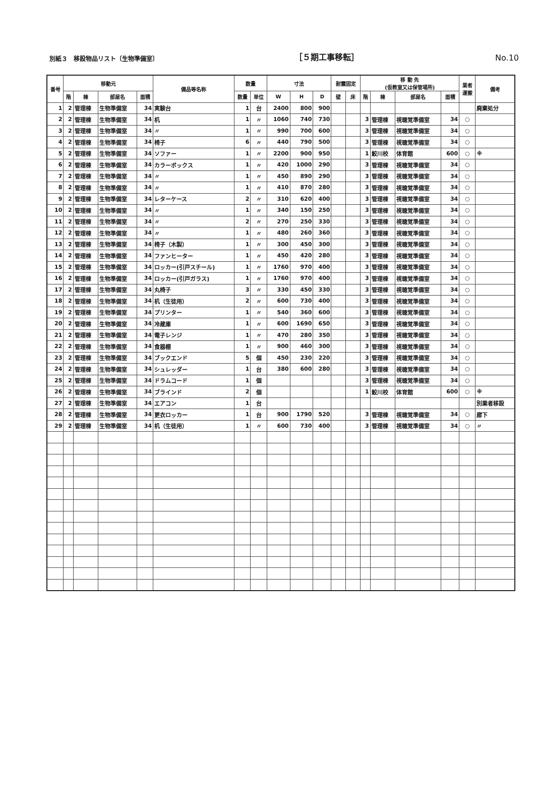別紙３　移設物品リスト〔生物準備室〕 ［５期工事移転］ No.10
| 番号 | 移動元 | | | | 備品等名称 | 数量 | | 寸法 | | | 耐震固定 | | 移 動 先 (仮教室又は保管場所) | | | | 業者 運搬 | 備考 |
| --- | --- | --- | --- | --- | --- | --- | --- | --- | --- | --- | --- | --- | --- | --- | --- | --- | --- | --- |
| | 階 | 棟 | 部屋名 | 面積 | | 数量 | 単位 | W | H | D | 壁 | 床 | 階 | 棟 | 部屋名 | 面積 | | |
| 1 | 2 | 管理棟 | 生物準備室 | 34 | 実験台 | 1 | 台 | 2400 | 800 | 900 | | | | | | | | 廃棄処分 |
| 2 | 2 | 管理棟 | 生物準備室 | 34 | 机 | 1 | 〃 | 1060 | 740 | 730 | | | 3 | 管理棟 | 視聴覚準備室 | 34 | ○ | |
| 3 | 2 | 管理棟 | 生物準備室 | 34 | 〃 | 1 | 〃 | 990 | 700 | 600 | | | 3 | 管理棟 | 視聴覚準備室 | 34 | ○ | |
| 4 | 2 | 管理棟 | 生物準備室 | 34 | 椅子 | 6 | 〃 | 440 | 790 | 500 | | | 3 | 管理棟 | 視聴覚準備室 | 34 | ○ | |
| 5 | 2 | 管理棟 | 生物準備室 | 34 | ソファー | 1 | 〃 | 2200 | 900 | 950 | | | 1 | 鮫川校 | 体育館 | 600 | ○ | ※ |
| 6 | 2 | 管理棟 | 生物準備室 | 34 | カラーボックス | 1 | 〃 | 420 | 1000 | 290 | | | 3 | 管理棟 | 視聴覚準備室 | 34 | ○ | |
| 7 | 2 | 管理棟 | 生物準備室 | 34 | 〃 | 1 | 〃 | 450 | 890 | 290 | | | 3 | 管理棟 | 視聴覚準備室 | 34 | ○ | |
| 8 | 2 | 管理棟 | 生物準備室 | 34 | 〃 | 1 | 〃 | 410 | 870 | 280 | | | 3 | 管理棟 | 視聴覚準備室 | 34 | ○ | |
| 9 | 2 | 管理棟 | 生物準備室 | 34 | レターケース | 2 | 〃 | 310 | 620 | 400 | | | 3 | 管理棟 | 視聴覚準備室 | 34 | ○ | |
| 10 | 2 | 管理棟 | 生物準備室 | 34 | 〃 | 1 | 〃 | 340 | 150 | 250 | | | 3 | 管理棟 | 視聴覚準備室 | 34 | ○ | |
| 11 | 2 | 管理棟 | 生物準備室 | 34 | 〃 | 2 | 〃 | 270 | 250 | 330 | | | 3 | 管理棟 | 視聴覚準備室 | 34 | ○ | |
| 12 | 2 | 管理棟 | 生物準備室 | 34 | 〃 | 1 | 〃 | 480 | 260 | 360 | | | 3 | 管理棟 | 視聴覚準備室 | 34 | ○ | |
| 13 | 2 | 管理棟 | 生物準備室 | 34 | 椅子（木製） | 1 | 〃 | 300 | 450 | 300 | | | 3 | 管理棟 | 視聴覚準備室 | 34 | ○ | |
| 14 | 2 | 管理棟 | 生物準備室 | 34 | ファンヒーター | 1 | 〃 | 450 | 420 | 280 | | | 3 | 管理棟 | 視聴覚準備室 | 34 | ○ | |
| 15 | 2 | 管理棟 | 生物準備室 | 34 | ロッカー(引戸スチール) | 1 | 〃 | 1760 | 970 | 400 | | | 3 | 管理棟 | 視聴覚準備室 | 34 | ○ | |
| 16 | 2 | 管理棟 | 生物準備室 | 34 | ロッカー(引戸ガラス) | 1 | 〃 | 1760 | 970 | 400 | | | 3 | 管理棟 | 視聴覚準備室 | 34 | ○ | |
| 17 | 2 | 管理棟 | 生物準備室 | 34 | 丸椅子 | 3 | 〃 | 330 | 450 | 330 | | | 3 | 管理棟 | 視聴覚準備室 | 34 | ○ | |
| 18 | 2 | 管理棟 | 生物準備室 | 34 | 机（生徒用） | 2 | 〃 | 600 | 730 | 400 | | | 3 | 管理棟 | 視聴覚準備室 | 34 | ○ | |
| 19 | 2 | 管理棟 | 生物準備室 | 34 | プリンター | 1 | 〃 | 540 | 360 | 600 | | | 3 | 管理棟 | 視聴覚準備室 | 34 | ○ | |
| 20 | 2 | 管理棟 | 生物準備室 | 34 | 冷蔵庫 | 1 | 〃 | 600 | 1690 | 650 | | | 3 | 管理棟 | 視聴覚準備室 | 34 | ○ | |
| 21 | 2 | 管理棟 | 生物準備室 | 34 | 電子レンジ | 1 | 〃 | 470 | 280 | 350 | | | 3 | 管理棟 | 視聴覚準備室 | 34 | ○ | |
| 22 | 2 | 管理棟 | 生物準備室 | 34 | 食器棚 | 1 | 〃 | 900 | 460 | 300 | | | 3 | 管理棟 | 視聴覚準備室 | 34 | ○ | |
| 23 | 2 | 管理棟 | 生物準備室 | 34 | ブックエンド | 5 | 個 | 450 | 230 | 220 | | | 3 | 管理棟 | 視聴覚準備室 | 34 | ○ | |
| 24 | 2 | 管理棟 | 生物準備室 | 34 | シュレッダー | 1 | 台 | 380 | 600 | 280 | | | 3 | 管理棟 | 視聴覚準備室 | 34 | ○ | |
| 25 | 2 | 管理棟 | 生物準備室 | 34 | ドラムコード | 1 | 個 | | | | | | 3 | 管理棟 | 視聴覚準備室 | 34 | ○ | |
| 26 | 2 | 管理棟 | 生物準備室 | 34 | ブラインド | 2 | 個 | | | | | | 1 | 鮫川校 | 体育館 | 600 | ○ | ※ |
| 27 | 2 | 管理棟 | 生物準備室 | 34 | エアコン | 1 | 台 | | | | | | | | | | | 別業者移設 |
| 28 | 2 | 管理棟 | 生物準備室 | 34 | 更衣ロッカー | 1 | 台 | 900 | 1790 | 520 | | | 3 | 管理棟 | 視聴覚準備室 | 34 | ○ | 廊下 |
| 29 | 2 | 管理棟 | 生物準備室 | 34 | 机（生徒用） | 1 | 〃 | 600 | 730 | 400 | | | 3 | 管理棟 | 視聴覚準備室 | 34 | ○ | 〃 |